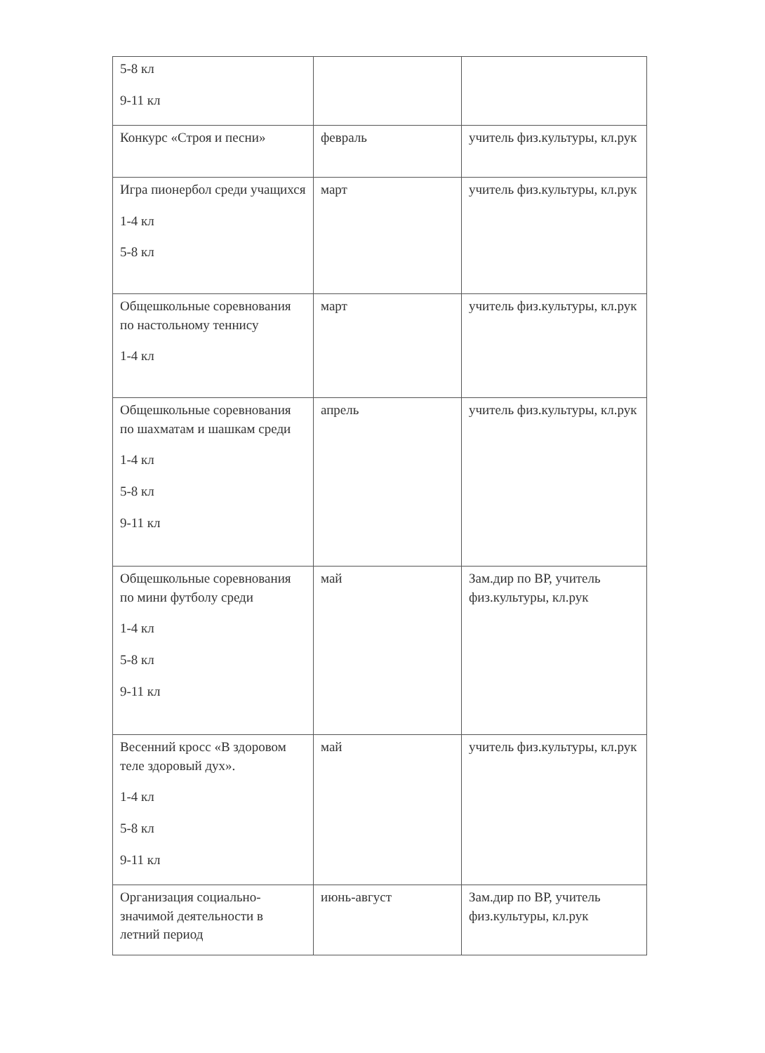| 5-8 кл 9-11 кл | | |
| Конкурс «Строя и песни» | февраль | учитель физ.культуры, кл.рук |
| Игра пионербол среди учащихся 1-4 кл 5-8 кл | март | учитель физ.культуры, кл.рук |
| Общешкольные соревнования по настольному теннису 1-4 кл | март | учитель физ.культуры, кл.рук |
| Общешкольные соревнования по шахматам и шашкам среди 1-4 кл 5-8 кл 9-11 кл | апрель | учитель физ.культуры, кл.рук |
| Общешкольные соревнования по мини футболу среди 1-4 кл 5-8 кл 9-11 кл | май | Зам.дир по ВР, учитель физ.культуры, кл.рук |
| Весенний кросс «В здоровом теле здоровый дух». 1-4 кл 5-8 кл 9-11 кл | май | учитель физ.культуры, кл.рук |
| Организация социально-значимой деятельности в летний период | июнь-август | Зам.дир по ВР, учитель физ.культуры, кл.рук |